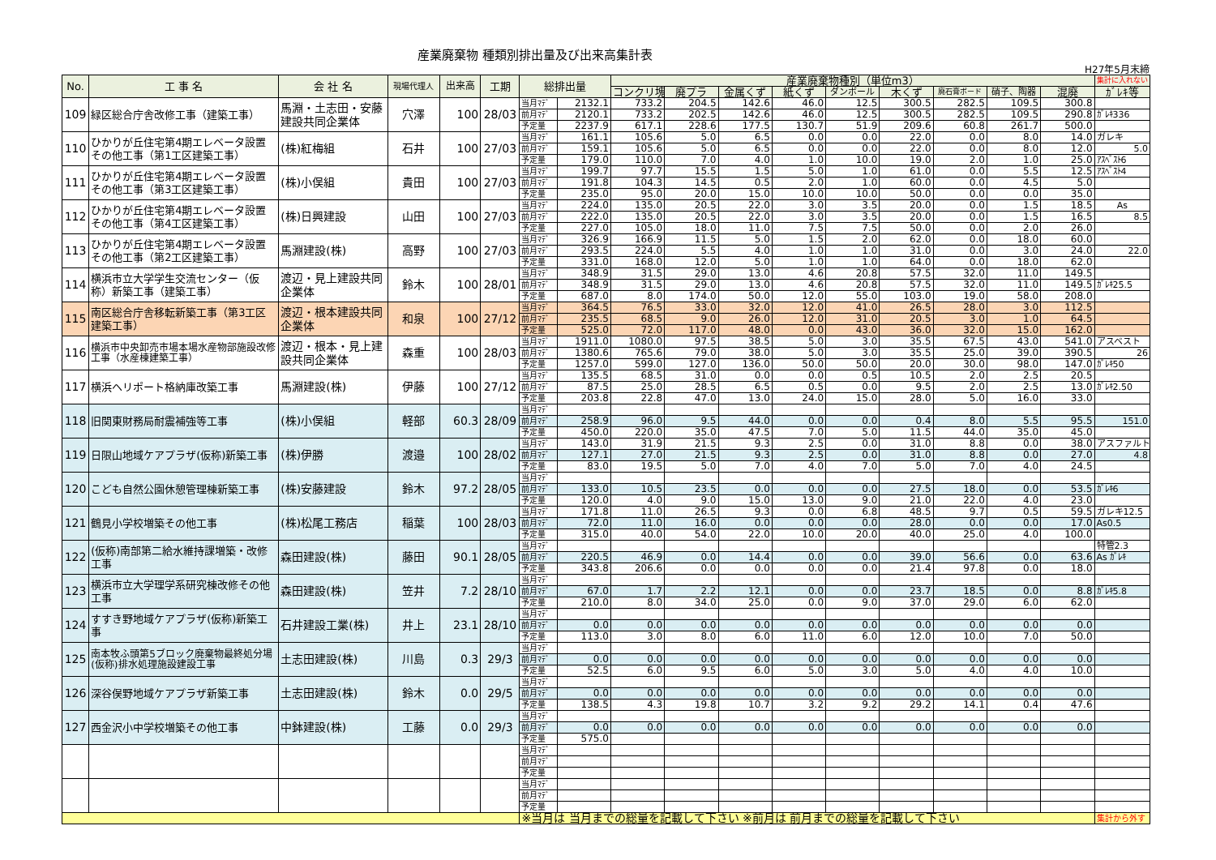産業廃棄物 種類別排出量及び出来高集計表
H27年5月末締
| No. | 工 事 名 | 会 社 名 | 現場代理人 | 出来高 | 工期 | 総排出量 | | 産業廃棄物種別（単位m3） | | | | | | | | | 集計に入れない |
| --- | --- | --- | --- | --- | --- | --- | --- | --- | --- | --- | --- | --- | --- | --- | --- | --- | --- |
| | | | | | | | | コンクリ塊 | 廃プラ | 金属くず | 紙くず | ダンボール | 木くず | 廃石膏ボード | 硝子、陶器 | 混廃 | ｶﾞﾚｷ等 |
| 109 | 緑区総合庁舎改修工事（建築工事） | 馬淵・土志田・安藤建設共同企業体 | 穴澤 | 100 | 28/03 | 当月ﾏﾃﾞ | 2132.1 | 733.2 | 204.5 | 142.6 | 46.0 | 12.5 | 300.5 | 282.5 | 109.5 | 300.8 | |
| | | | | | | 前月ﾏﾃﾞ | 2120.1 | 733.2 | 202.5 | 142.6 | 46.0 | 12.5 | 300.5 | 282.5 | 109.5 | 290.8 | ｶﾞﾚｷ336 |
| | | | | | | 予定量 | 2237.9 | 617.1 | 228.6 | 177.5 | 130.7 | 51.9 | 209.6 | 60.8 | 261.7 | 500.0 | |
| 110 | ひかりが丘住宅第4期エレベータ設置その他工事（第1工区建築工事） | (株)紅梅組 | 石井 | 100 | 27/03 | 当月ﾏﾃﾞ | 161.1 | 105.6 | 5.0 | 6.5 | 0.0 | 0.0 | 22.0 | 0.0 | 8.0 | 14.0 | ガレキ |
| | | | | | | 前月ﾏﾃﾞ | 159.1 | 105.6 | 5.0 | 6.5 | 0.0 | 0.0 | 22.0 | 0.0 | 8.0 | 12.0 | 5.0 |
| | | | | | | 予定量 | 179.0 | 110.0 | 7.0 | 4.0 | 1.0 | 10.0 | 19.0 | 2.0 | 1.0 | 25.0 | ｱｽﾍﾞｽﾄ6 |
| 111 | ひかりが丘住宅第4期エレベータ設置その他工事（第3工区建築工事） | (株)小俣組 | 貴田 | 100 | 27/03 | 当月ﾏﾃﾞ | 199.7 | 97.7 | 15.5 | 1.5 | 5.0 | 1.0 | 61.0 | 0.0 | 5.5 | 12.5 | ｱｽﾍﾞｽﾄ4 |
| | | | | | | 前月ﾏﾃﾞ | 191.8 | 104.3 | 14.5 | 0.5 | 2.0 | 1.0 | 60.0 | 0.0 | 4.5 | 5.0 | |
| | | | | | | 予定量 | 235.0 | 95.0 | 20.0 | 15.0 | 10.0 | 10.0 | 50.0 | 0.0 | 0.0 | 35.0 | |
| 112 | ひかりが丘住宅第4期エレベータ設置その他工事（第4工区建築工事） | (株)日興建設 | 山田 | 100 | 27/03 | 当月ﾏﾃﾞ | 224.0 | 135.0 | 20.5 | 22.0 | 3.0 | 3.5 | 20.0 | 0.0 | 1.5 | 18.5 | As |
| | | | | | | 前月ﾏﾃﾞ | 222.0 | 135.0 | 20.5 | 22.0 | 3.0 | 3.5 | 20.0 | 0.0 | 1.5 | 16.5 | 8.5 |
| | | | | | | 予定量 | 227.0 | 105.0 | 18.0 | 11.0 | 7.5 | 7.5 | 50.0 | 0.0 | 2.0 | 26.0 | |
| 113 | ひかりが丘住宅第4期エレベータ設置その他工事（第2工区建築工事） | 馬淵建設(株) | 高野 | 100 | 27/03 | 当月ﾏﾃﾞ | 326.9 | 166.9 | 11.5 | 5.0 | 1.5 | 2.0 | 62.0 | 0.0 | 18.0 | 60.0 | |
| | | | | | | 前月ﾏﾃﾞ | 293.5 | 224.0 | 5.5 | 4.0 | 1.0 | 1.0 | 31.0 | 0.0 | 3.0 | 24.0 | 22.0 |
| | | | | | | 予定量 | 331.0 | 168.0 | 12.0 | 5.0 | 1.0 | 1.0 | 64.0 | 0.0 | 18.0 | 62.0 | |
| 114 | 横浜市立大学学生交流センター（仮称）新築工事（建築工事） | 渡辺・見上建設共同企業体 | 鈴木 | 100 | 28/01 | 当月ﾏﾃﾞ | 348.9 | 31.5 | 29.0 | 13.0 | 4.6 | 20.8 | 57.5 | 32.0 | 11.0 | 149.5 | |
| | | | | | | 前月ﾏﾃﾞ | 348.9 | 31.5 | 29.0 | 13.0 | 4.6 | 20.8 | 57.5 | 32.0 | 11.0 | 149.5 | ｶﾞﾚｷ25.5 |
| | | | | | | 予定量 | 687.0 | 8.0 | 174.0 | 50.0 | 12.0 | 55.0 | 103.0 | 19.0 | 58.0 | 208.0 | |
| 115 | 南区総合庁舎移転新築工事（第3工区建築工事） | 渡辺・根本建設共同企業体 | 和泉 | 100 | 27/12 | 当月ﾏﾃﾞ | 364.5 | 76.5 | 33.0 | 32.0 | 12.0 | 41.0 | 26.5 | 28.0 | 3.0 | 112.5 | |
| | | | | | | 前月ﾏﾃﾞ | 235.5 | 68.5 | 9.0 | 26.0 | 12.0 | 31.0 | 20.5 | 3.0 | 1.0 | 64.5 | |
| | | | | | | 予定量 | 525.0 | 72.0 | 117.0 | 48.0 | 0.0 | 43.0 | 36.0 | 32.0 | 15.0 | 162.0 | |
| 116 | 横浜市中央卸売市場本場水産物部施設改修工事（水産棟建築工事） | 渡辺・根本・見上建設共同企業体 | 森重 | 100 | 28/03 | 当月ﾏﾃﾞ | 1911.0 | 1080.0 | 97.5 | 38.5 | 5.0 | 3.0 | 35.5 | 67.5 | 43.0 | 541.0 | アスベスト |
| | | | | | | 前月ﾏﾃﾞ | 1380.6 | 765.6 | 79.0 | 38.0 | 5.0 | 3.0 | 35.5 | 25.0 | 39.0 | 390.5 | 26 |
| | | | | | | 予定量 | 1257.0 | 599.0 | 127.0 | 136.0 | 50.0 | 50.0 | 20.0 | 30.0 | 98.0 | 147.0 | ｶﾞﾚｷ50 |
| 117 | 横浜ヘリポート格納庫改築工事 | 馬淵建設(株) | 伊藤 | 100 | 27/12 | 当月ﾏﾃﾞ | 135.5 | 68.5 | 31.0 | 0.0 | 0.0 | 0.5 | 10.5 | 2.0 | 2.5 | 20.5 | |
| | | | | | | 前月ﾏﾃﾞ | 87.5 | 25.0 | 28.5 | 6.5 | 0.5 | 0.0 | 9.5 | 2.0 | 2.5 | 13.0 | ｶﾞﾚｷ2.50 |
| | | | | | | 予定量 | 203.8 | 22.8 | 47.0 | 13.0 | 24.0 | 15.0 | 28.0 | 5.0 | 16.0 | 33.0 | |
| 118 | 旧関東財務局耐震補強等工事 | (株)小俣組 | 軽部 | 60.3 | 28/09 | 当月ﾏﾃﾞ | | | | | | | | | | | |
| | | | | | | 前月ﾏﾃﾞ | 258.9 | 96.0 | 9.5 | 44.0 | 0.0 | 0.0 | 0.4 | 8.0 | 5.5 | 95.5 | 151.0 |
| | | | | | | 予定量 | 450.0 | 220.0 | 35.0 | 47.5 | 7.0 | 5.0 | 11.5 | 44.0 | 35.0 | 45.0 | |
| 119 | 日限山地域ケアプラザ(仮称)新築工事 | (株)伊勝 | 渡邉 | 100 | 28/02 | 当月ﾏﾃﾞ | 143.0 | 31.9 | 21.5 | 9.3 | 2.5 | 0.0 | 31.0 | 8.8 | 0.0 | 38.0 | アスファルト |
| | | | | | | 前月ﾏﾃﾞ | 127.1 | 27.0 | 21.5 | 9.3 | 2.5 | 0.0 | 31.0 | 8.8 | 0.0 | 27.0 | 4.8 |
| | | | | | | 予定量 | 83.0 | 19.5 | 5.0 | 7.0 | 4.0 | 7.0 | 5.0 | 7.0 | 4.0 | 24.5 | |
| 120 | こども自然公園休憩管理棟新築工事 | (株)安藤建設 | 鈴木 | 97.2 | 28/05 | 当月ﾏﾃﾞ | | | | | | | | | | | |
| | | | | | | 前月ﾏﾃﾞ | 133.0 | 10.5 | 23.5 | 0.0 | 0.0 | 0.0 | 27.5 | 18.0 | 0.0 | 53.5 | ｶﾞﾚｷ6 |
| | | | | | | 予定量 | 120.0 | 4.0 | 9.0 | 15.0 | 13.0 | 9.0 | 21.0 | 22.0 | 4.0 | 23.0 | |
| 121 | 鶴見小学校増築その他工事 | (株)松尾工務店 | 稲葉 | 100 | 28/03 | 当月ﾏﾃﾞ | 171.8 | 11.0 | 26.5 | 9.3 | 0.0 | 6.8 | 48.5 | 9.7 | 0.5 | 59.5 | ガレキ12.5 |
| | | | | | | 前月ﾏﾃﾞ | 72.0 | 11.0 | 16.0 | 0.0 | 0.0 | 0.0 | 28.0 | 0.0 | 0.0 | 17.0 | As0.5 |
| | | | | | | 予定量 | 315.0 | 40.0 | 54.0 | 22.0 | 10.0 | 20.0 | 40.0 | 25.0 | 4.0 | 100.0 | |
| 122 | (仮称)南部第二給水維持課増築・改修工事 | 森田建設(株) | 藤田 | 90.1 | 28/05 | 当月ﾏﾃﾞ | | | | | | | | | | | 特管2.3 |
| | | | | | | 前月ﾏﾃﾞ | 220.5 | 46.9 | 0.0 | 14.4 | 0.0 | 0.0 | 39.0 | 56.6 | 0.0 | 63.6 | As ｶﾞﾚｷ |
| | | | | | | 予定量 | 343.8 | 206.6 | 0.0 | 0.0 | 0.0 | 0.0 | 21.4 | 97.8 | 0.0 | 18.0 | |
| 123 | 横浜市立大学理学系研究棟改修その他工事 | 森田建設(株) | 笠井 | 7.2 | 28/10 | 当月ﾏﾃﾞ | | | | | | | | | | | |
| | | | | | | 前月ﾏﾃﾞ | 67.0 | 1.7 | 2.2 | 12.1 | 0.0 | 0.0 | 23.7 | 18.5 | 0.0 | 8.8 | ｶﾞﾚｷ5.8 |
| | | | | | | 予定量 | 210.0 | 8.0 | 34.0 | 25.0 | 0.0 | 9.0 | 37.0 | 29.0 | 6.0 | 62.0 | |
| 124 | すすき野地域ケアプラザ(仮称)新築工事 | 石井建設工業(株) | 井上 | 23.1 | 28/10 | 当月ﾏﾃﾞ | | | | | | | | | | | |
| | | | | | | 前月ﾏﾃﾞ | 0.0 | 0.0 | 0.0 | 0.0 | 0.0 | 0.0 | 0.0 | 0.0 | 0.0 | 0.0 | |
| | | | | | | 予定量 | 113.0 | 3.0 | 8.0 | 6.0 | 11.0 | 6.0 | 12.0 | 10.0 | 7.0 | 50.0 | |
| 125 | 南本牧ふ頭第5ブロック廃棄物最終処分場(仮称)排水処理施設建設工事 | 土志田建設(株) | 川島 | 0.3 | 29/3 | 当月ﾏﾃﾞ | | | | | | | | | | | |
| | | | | | | 前月ﾏﾃﾞ | 0.0 | 0.0 | 0.0 | 0.0 | 0.0 | 0.0 | 0.0 | 0.0 | 0.0 | 0.0 | |
| | | | | | | 予定量 | 52.5 | 6.0 | 9.5 | 6.0 | 5.0 | 3.0 | 5.0 | 4.0 | 4.0 | 10.0 | |
| 126 | 深谷俣野地域ケアプラザ新築工事 | 土志田建設(株) | 鈴木 | 0.0 | 29/5 | 当月ﾏﾃﾞ | | | | | | | | | | | |
| | | | | | | 前月ﾏﾃﾞ | 0.0 | 0.0 | 0.0 | 0.0 | 0.0 | 0.0 | 0.0 | 0.0 | 0.0 | 0.0 | |
| | | | | | | 予定量 | 138.5 | 4.3 | 19.8 | 10.7 | 3.2 | 9.2 | 29.2 | 14.1 | 0.4 | 47.6 | |
| 127 | 西金沢小中学校増築その他工事 | 中鉢建設(株) | 工藤 | 0.0 | 29/3 | 当月ﾏﾃﾞ | | | | | | | | | | | |
| | | | | | | 前月ﾏﾃﾞ | 0.0 | 0.0 | 0.0 | 0.0 | 0.0 | 0.0 | 0.0 | 0.0 | 0.0 | 0.0 | |
| | | | | | | 予定量 | 575.0 | | | | | | | | | | |
| | | | | | | 当月ﾏﾃﾞ | | | | | | | | | | | |
| | | | | | | 前月ﾏﾃﾞ | | | | | | | | | | | |
| | | | | | | 予定量 | | | | | | | | | | | |
| | | | | | | 当月ﾏﾃﾞ | | | | | | | | | | | |
| | | | | | | 前月ﾏﾃﾞ | | | | | | | | | | | |
| | | | | | | 予定量 | | | | | | | | | | | |
| | | | | | | ※当月は 当月までの総量を記載して下さい ※前月は 前月までの総量を記載して下さい | | | | | | | | | | | 集計から外す |